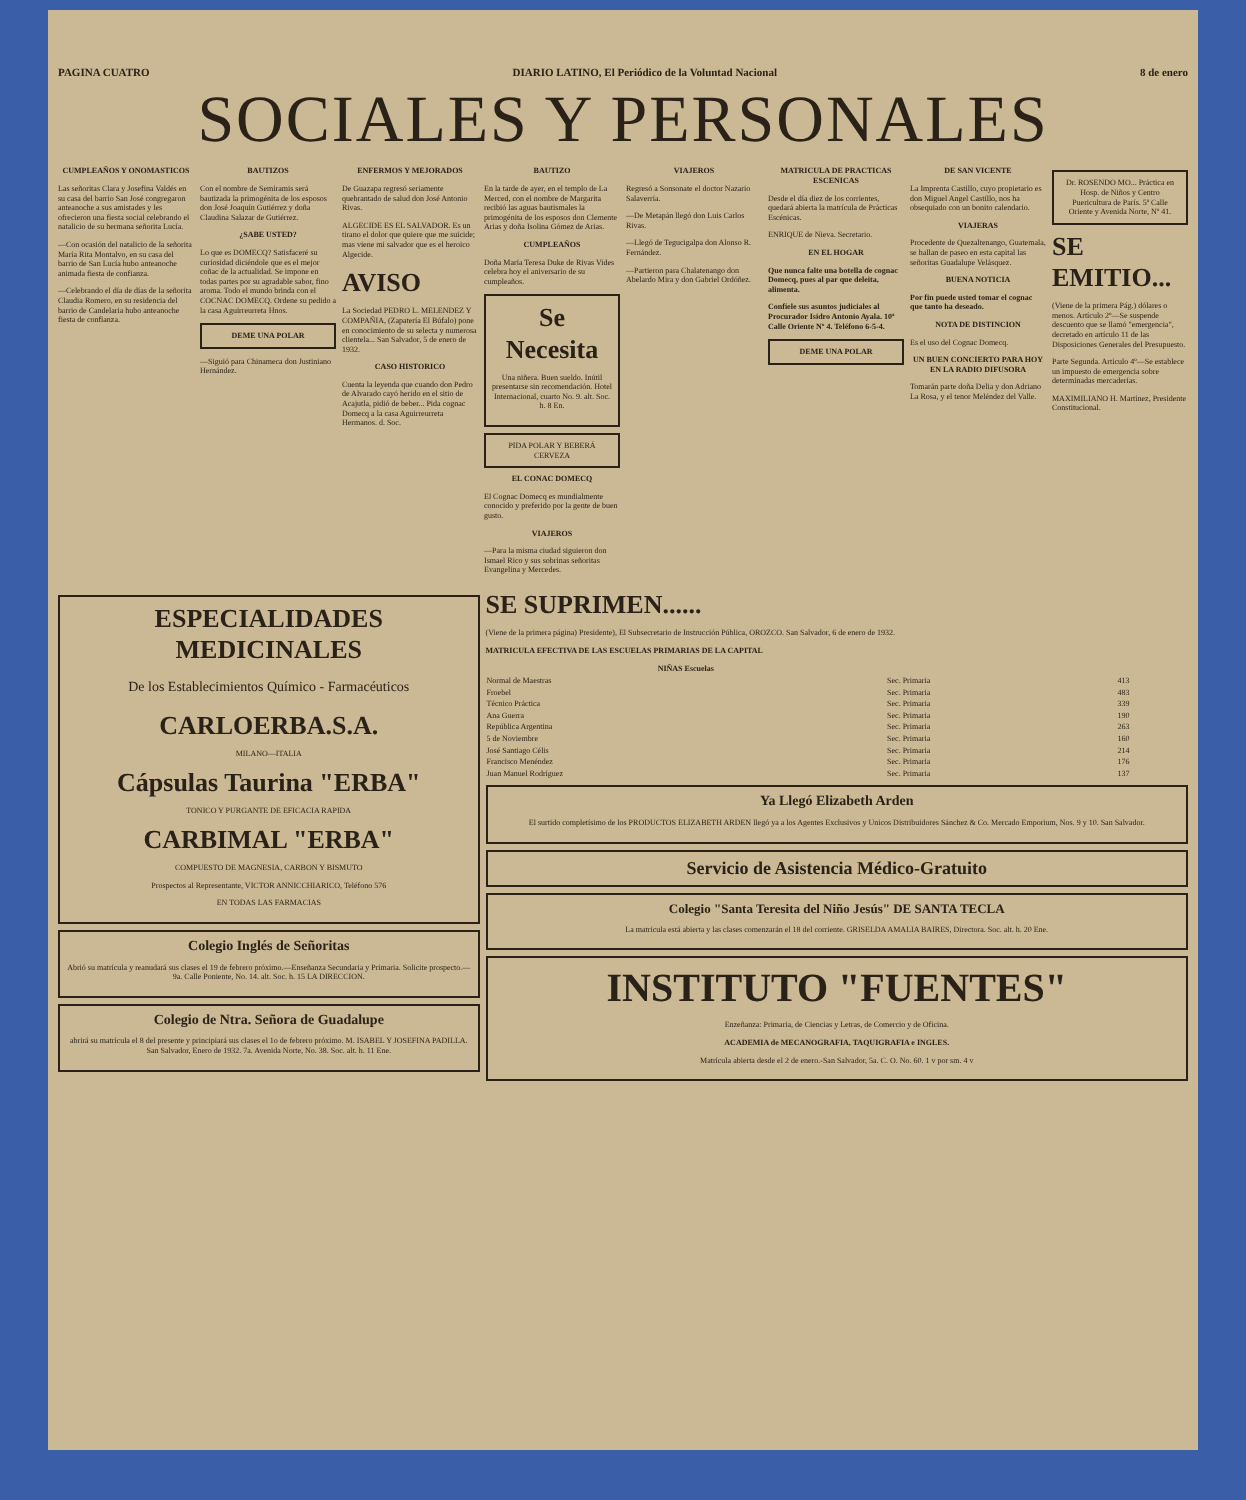PAGINA CUATRO DIARIO LATINO, El Periódico de la Voluntad Nacional 8 de enero
SOCIALES Y PERSONALES
CUMPLEAÑOS Y ONOMASTICOS
Las señoritas Clara y Josefina Valdés en su casa del barrio San José congregaron anteanoche a sus amistades y les ofrecieron una fiesta social celebrando el natalicio de su hermana señorita Lucía.
—Con ocasión del natalicio de la señorita María Rita Montalvo, en su casa del barrio de San Lucía hubo anteanoche animada fiesta de confianza.
—Celebrando el día de días de la señorita Claudia Romero, en su residencia del barrio de Candelaria hubo anteanoche fiesta de confianza.
BAUTIZOS
Con el nombre de Semíramis será bautizada la primogénita de los esposos don José Joaquín Gutiérrez y doña Claudina Salazar de Gutiérrez.
¿SABE USTED?
Lo que es DOMECQ? Satisfaceré su curiosidad diciéndole que es el mejor coñac de la actualidad. Se impone en todas partes por su agradable sabor, fino aroma. Todo el mundo brinda con el COCNAC DOMECQ. Ordene su pedido a la casa Aguirreurreta Hnos.
DEME UNA POLAR
—Siguió para Chinameca don Justiniano Hernández.
ENFERMOS Y MEJORADOS
De Guazapa regresó seriamente quebrantado de salud don José Antonio Rivas.
ALGECIDE ES EL SALVADOR. Es un tirano el dolor que quiere que me suicide; mas viene mi salvador que es el heroico Algecide.
AVISO
La Sociedad PEDRO L. MELENDEZ Y COMPAÑIA, (Zapatería El Búfalo) pone en conocimiento de su selecta y numerosa clientela... San Salvador, 5 de enero de 1932.
CASO HISTORICO
Cuenta la leyenda que cuando don Pedro de Alvarado cayó herido en el sitio de Acajutla, pidió de beber... Pida cognac Domecq a la casa Aguirreurreta Hermanos. d. Soc.
BAUTIZO
En la tarde de ayer, en el templo de La Merced, con el nombre de Margarita recibió las aguas bautismales la primogénita de los esposos don Clemente Arias y doña Isolina Gómez de Arias.
CUMPLEAÑOS
Doña María Teresa Duke de Rivas Vides celebra hoy el aniversario de su cumpleaños.
Se Necesita
Una niñera. Buen sueldo. Inútil presentarse sin recomendación. Hotel Internacional, cuarto No. 9. alt. Soc. h. 8 En.
PIDA POLAR Y BEBERÁ CERVEZA
EL CONAC DOMECQ
El Cognac Domecq es mundialmente conocido y preferido por la gente de buen gusto.
VIAJEROS
—Para la misma ciudad siguieron don Ismael Rico y sus sobrinas señoritas Evangelina y Mercedes.
VIAJEROS
Regresó a Sonsonate el doctor Nazario Salaverría.
—De Metapán llegó don Luis Carlos Rivas.
—Llegó de Tegucigalpa don Alonso R. Fernández.
—Partieron para Chalatenango don Abelardo Mira y don Gabriel Ordóñez.
MATRICULA DE PRACTICAS ESCENICAS
Desde el día diez de los corrientes, quedará abierta la matrícula de Prácticas Escénicas.
ENRIQUE de Nieva. Secretario.
EN EL HOGAR
Que nunca falte una botella de cognac Domecq, pues al par que deleita, alimenta.
Confíele sus asuntos judiciales al Procurador Isidro Antonio Ayala. 10ª Calle Oriente Nº 4. Teléfono 6-5-4.
DEME UNA POLAR
DE SAN VICENTE
La Imprenta Castillo, cuyo propietario es don Miguel Angel Castillo, nos ha obsequiado con un bonito calendario.
VIAJERAS
Procedente de Quezaltenango, Guatemala, se hallan de paseo en esta capital las señoritas Guadalupe Velásquez.
BUENA NOTICIA
Por fin puede usted tomar el cognac que tanto ha deseado.
NOTA DE DISTINCION
Es el uso del Cognac Domecq.
UN BUEN CONCIERTO PARA HOY EN LA RADIO DIFUSORA
Tomarán parte doña Delia y don Adriano La Rosa, y el tenor Meléndez del Valle.
Dr. ROSENDO MO... Práctica en Hosp. de Niños y Centro Puericultura de París. 5ª Calle Oriente y Avenida Norte, Nº 41.
SE EMITIO...
(Viene de la primera Pág.) dólares o menos. Artículo 2º—Se suspende descuento que se llamó "emergencia", decretado en artículo 11 de las Disposiciones Generales del Presupuesto.
Parte Segunda. Artículo 4º—Se establece un impuesto de emergencia sobre determinadas mercaderías.
MAXIMILIANO H. Martínez, Presidente Constitucional.
ESPECIALIDADES MEDICINALES
De los Establecimientos Químico - Farmacéuticos
CARLOERBA.S.A.
MILANO—ITALIA
Cápsulas Taurina "ERBA"
TONICO Y PURGANTE DE EFICACIA RAPIDA
CARBIMAL "ERBA"
COMPUESTO DE MAGNESIA, CARBON Y BISMUTO
Prospectos al Representante, VICTOR ANNICCHIARICO, Teléfono 576
EN TODAS LAS FARMACIAS
Colegio Inglés de Señoritas
Abrió su matrícula y reanudará sus clases el 19 de febrero próximo.—Enseñanza Secundaria y Primaria. Solicite prospecto.—9a. Calle Poniente, No. 14. alt. Soc. h. 15 LA DIRECCION.
Colegio de Ntra. Señora de Guadalupe
abrirá su matrícula el 8 del presente y principiará sus clases el 1o de febrero próximo. M. ISABEL Y JOSEFINA PADILLA. San Salvador, Enero de 1932. 7a. Avenida Norte, No. 38. Soc. alt. h. 11 Ene.
SE SUPRIMEN......
(Viene de la primera página) Presidente), El Subsecretario de Instrucción Pública, OROZCO. San Salvador, 6 de enero de 1932.
MATRICULA EFECTIVA DE LAS ESCUELAS PRIMARIAS DE LA CAPITAL
| NIÑAS Escuelas | | |
| --- | --- | --- |
| Normal de Maestras | Sec. Primaria | 413 |
| Froebel | Sec. Primaria | 483 |
| Técnico Práctica | Sec. Primaria | 339 |
| Ana Guerra | Sec. Primaria | 190 |
| República Argentina | Sec. Primaria | 263 |
| 5 de Noviembre | Sec. Primaria | 160 |
| José Santiago Célis | Sec. Primaria | 214 |
| Francisco Menéndez | Sec. Primaria | 176 |
| Juan Manuel Rodríguez | Sec. Primaria | 137 |
Ya Llegó Elizabeth Arden
El surtido completísimo de los PRODUCTOS ELIZABETH ARDEN llegó ya a los Agentes Exclusivos y Unicos Distribuidores Sánchez & Co. Mercado Emporium, Nos. 9 y 10. San Salvador.
Servicio de Asistencia Médico-Gratuito
Colegio "Santa Teresita del Niño Jesús" DE SANTA TECLA
La matrícula está abierta y las clases comenzarán el 18 del corriente. GRISELDA AMALIA BAIRES, Directora. Soc. alt. h. 20 Ene.
INSTITUTO "FUENTES"
Enzeñanza: Primaria, de Ciencias y Letras, de Comercio y de Oficina.
ACADEMIA de MECANOGRAFIA, TAQUIGRAFIA e INGLES.
Matrícula abierta desde el 2 de enero.-San Salvador, 5a. C. O. No. 60. 1 v por sm. 4 v